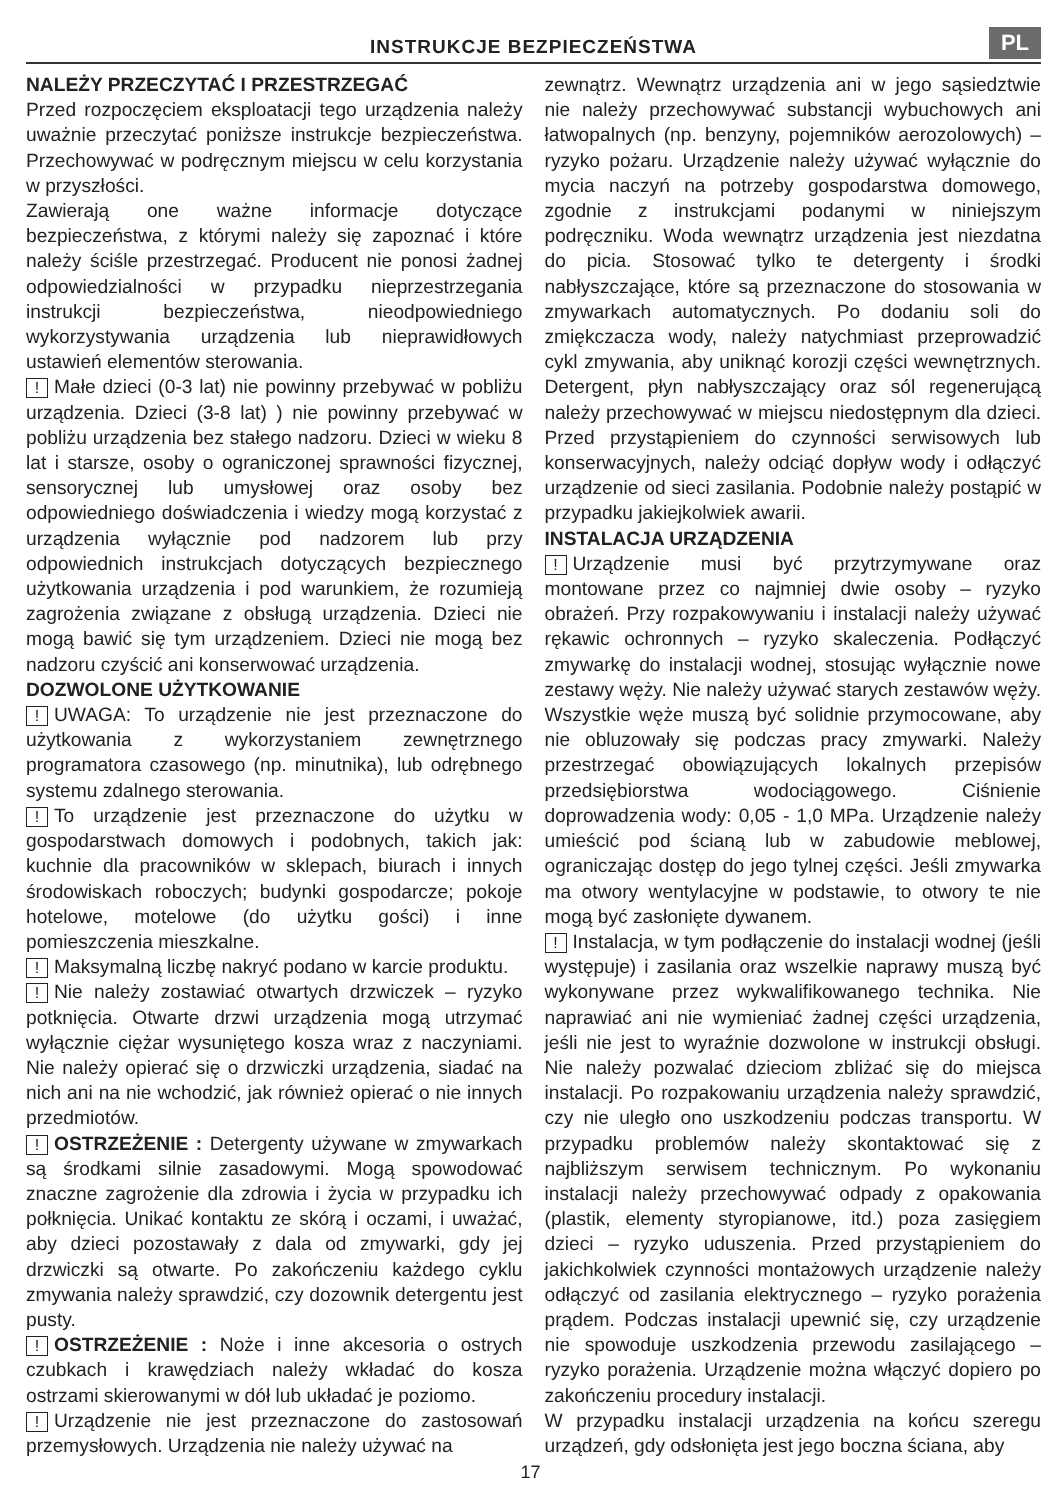INSTRUKCJE BEZPIECZEŃSTWA
PL
NALEŻY PRZECZYTAĆ I PRZESTRZEGAĆ
Przed rozpoczęciem eksploatacji tego urządzenia należy uważnie przeczytać poniższe instrukcje bezpieczeństwa. Przechowywać w podręcznym miejscu w celu korzystania w przyszłości.
Zawierają one ważne informacje dotyczące bezpieczeństwa, z którymi należy się zapoznać i które należy ściśle przestrzegać. Producent nie ponosi żadnej odpowiedzialności w przypadku nieprzestrzegania instrukcji bezpieczeństwa, nieodpowiedniego wykorzystywania urządzenia lub nieprawidłowych ustawień elementów sterowania.
! Małe dzieci (0-3 lat) nie powinny przebywać w pobliżu urządzenia. Dzieci (3-8 lat) ) nie powinny przebywać w pobliżu urządzenia bez stałego nadzoru. Dzieci w wieku 8 lat i starsze, osoby o ograniczonej sprawności fizycznej, sensorycznej lub umysłowej oraz osoby bez odpowiedniego doświadczenia i wiedzy mogą korzystać z urządzenia wyłącznie pod nadzorem lub przy odpowiednich instrukcjach dotyczących bezpiecznego użytkowania urządzenia i pod warunkiem, że rozumieją zagrożenia związane z obsługą urządzenia. Dzieci nie mogą bawić się tym urządzeniem. Dzieci nie mogą bez nadzoru czyścić ani konserwować urządzenia.
DOZWOLONE UŻYTKOWANIE
! UWAGA: To urządzenie nie jest przeznaczone do użytkowania z wykorzystaniem zewnętrznego programatora czasowego (np. minutnika), lub odrębnego systemu zdalnego sterowania.
! To urządzenie jest przeznaczone do użytku w gospodarstwach domowych i podobnych, takich jak: kuchnie dla pracowników w sklepach, biurach i innych środowiskach roboczych; budynki gospodarcze; pokoje hotelowe, motelowe (do użytku gości) i inne pomieszczenia mieszkalne.
! Maksymalną liczbę nakryć podano w karcie produktu.
! Nie należy zostawiać otwartych drzwiczek – ryzyko potknięcia. Otwarte drzwi urządzenia mogą utrzymać wyłącznie ciężar wysuniętego kosza wraz z naczyniami. Nie należy opierać się o drzwiczki urządzenia, siadać na nich ani na nie wchodzić, jak również opierać o nie innych przedmiotów.
! OSTRZEŻENIE : Detergenty używane w zmywarkach są środkami silnie zasadowymi. Mogą spowodować znaczne zagrożenie dla zdrowia i życia w przypadku ich połknięcia. Unikać kontaktu ze skórą i oczami, i uważać, aby dzieci pozostawały z dala od zmywarki, gdy jej drzwiczki są otwarte. Po zakończeniu każdego cyklu zmywania należy sprawdzić, czy dozownik detergentu jest pusty.
! OSTRZEŻENIE : Noże i inne akcesoria o ostrych czubkach i krawędziach należy wkładać do kosza ostrzami skierowanymi w dół lub układać je poziomo.
! Urządzenie nie jest przeznaczone do zastosowań przemysłowych. Urządzenia nie należy używać na
zewnątrz. Wewnątrz urządzenia ani w jego sąsiedztwie nie należy przechowywać substancji wybuchowych ani łatwopalnych (np. benzyny, pojemników aerozolowych) – ryzyko pożaru. Urządzenie należy używać wyłącznie do mycia naczyń na potrzeby gospodarstwa domowego, zgodnie z instrukcjami podanymi w niniejszym podręczniku. Woda wewnątrz urządzenia jest niezdatna do picia. Stosować tylko te detergenty i środki nabłyszczające, które są przeznaczone do stosowania w zmywarkach automatycznych. Po dodaniu soli do zmiękczacza wody, należy natychmiast przeprowadzić cykl zmywania, aby uniknąć korozji części wewnętrznych. Detergent, płyn nabłyszczający oraz sól regenerującą należy przechowywać w miejscu niedostępnym dla dzieci. Przed przystąpieniem do czynności serwisowych lub konserwacyjnych, należy odciąć dopływ wody i odłączyć urządzenie od sieci zasilania. Podobnie należy postąpić w przypadku jakiejkolwiek awarii.
INSTALACJA URZĄDZENIA
! Urządzenie musi być przytrzymywane oraz montowane przez co najmniej dwie osoby – ryzyko obrażeń. Przy rozpakowywaniu i instalacji należy używać rękawic ochronnych – ryzyko skaleczenia. Podłączyć zmywarkę do instalacji wodnej, stosując wyłącznie nowe zestawy węży. Nie należy używać starych zestawów węży. Wszystkie węże muszą być solidnie przymocowane, aby nie obluzowały się podczas pracy zmywarki. Należy przestrzegać obowiązujących lokalnych przepisów przedsiębiorstwa wodociągowego. Ciśnienie doprowadzenia wody: 0,05 - 1,0 MPa. Urządzenie należy umieścić pod ścianą lub w zabudowie meblowej, ograniczając dostęp do jego tylnej części. Jeśli zmywarka ma otwory wentylacyjne w podstawie, to otwory te nie mogą być zasłonięte dywanem.
! Instalacja, w tym podłączenie do instalacji wodnej (jeśli występuje) i zasilania oraz wszelkie naprawy muszą być wykonywane przez wykwalifikowanego technika. Nie naprawiać ani nie wymieniać żadnej części urządzenia, jeśli nie jest to wyraźnie dozwolone w instrukcji obsługi. Nie należy pozwalać dzieciom zbliżać się do miejsca instalacji. Po rozpakowaniu urządzenia należy sprawdzić, czy nie uległo ono uszkodzeniu podczas transportu. W przypadku problemów należy skontaktować się z najbliższym serwisem technicznym. Po wykonaniu instalacji należy przechowywać odpady z opakowania (plastik, elementy styropianowe, itd.) poza zasięgiem dzieci – ryzyko uduszenia. Przed przystąpieniem do jakichkolwiek czynności montażowych urządzenie należy odłączyć od zasilania elektrycznego – ryzyko porażenia prądem. Podczas instalacji upewnić się, czy urządzenie nie spowoduje uszkodzenia przewodu zasilającego – ryzyko porażenia. Urządzenie można włączyć dopiero po zakończeniu procedury instalacji.
W przypadku instalacji urządzenia na końcu szeregu urządzeń, gdy odsłonięta jest jego boczna ściana, aby
17